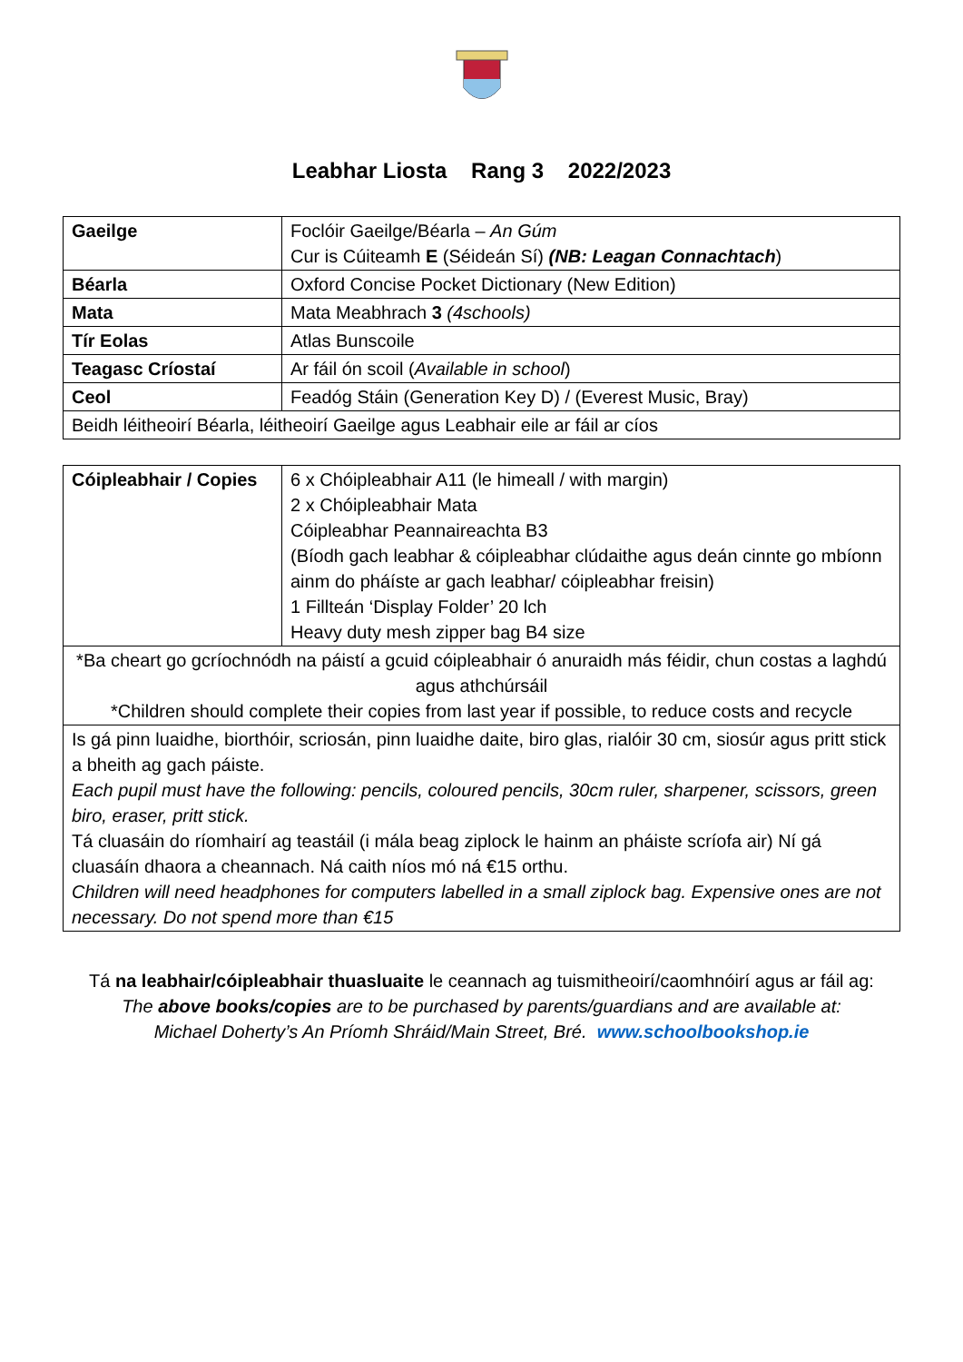Leabhar Liosta Rang 3 2022/2023
| Gaeilge | Foclóir Gaeilge/Béarla – An Gúm Cur is Cúiteamh E (Séideán Sí) (NB: Leagan Connachtach ) |
| Béarla | Oxford Concise Pocket Dictionary (New Edition) |
| Mata | Mata Meabhrach 3 (4schools) |
| Tír Eolas | Atlas Bunscoile |
| Teagasc Críostaí | Ar fáil ón scoil ( Available in school ) |
| Ceol | Feadóg Stáin (Generation Key D) / (Everest Music, Bray) |
| Beidh léitheoirí Béarla, léitheoirí Gaeilge agus Leabhair eile ar fáil ar cíos | |
| Cóipleabhair / Copies | 6 x Chóipleabhair A11 (le himeall / with margin) 2 x Chóipleabhair Mata Cóipleabhar Peannaireachta B3 (Bíodh gach leabhar & cóipleabhar clúdaithe agus deán cinnte go mbíonn ainm do pháíste ar gach leabhar/ cóipleabhar freisin) 1 Fillteán ‘Display Folder’ 20 lch Heavy duty mesh zipper bag B4 size |
| *Ba cheart go gcríochnódh na páistí a gcuid cóipleabhair ó anuraidh más féidir, chun costas a laghdú agus athchúrsáil *Children should complete their copies from last year if possible, to reduce costs and recycle | |
| Is gá pinn luaidhe, biorthóir, scriosán, pinn luaidhe daite, biro glas, rialóir 30 cm, siosúr agus pritt stick a bheith ag gach páiste. Each pupil must have the following: pencils, coloured pencils, 30cm ruler, sharpener, scissors, green biro, eraser, pritt stick. Tá cluasáin do ríomhairí ag teastáil (i mála beag ziplock le hainm an pháiste scríofa air) Ní gá cluasáín dhaora a cheannach. Ná caith níos mó ná €15 orthu. Children will need headphones for computers labelled in a small ziplock bag. Expensive ones are not necessary. Do not spend more than €15 | |
Tá na leabhair/cóipleabhair thuasluaite le ceannach ag tuismitheoirí/caomhnóirí agus ar fáil ag:
The above books/copies are to be purchased by parents/guardians and are available at:
Michael Doherty’s An Príomh Shráid/Main Street, Bré. www.schoolbookshop.ie